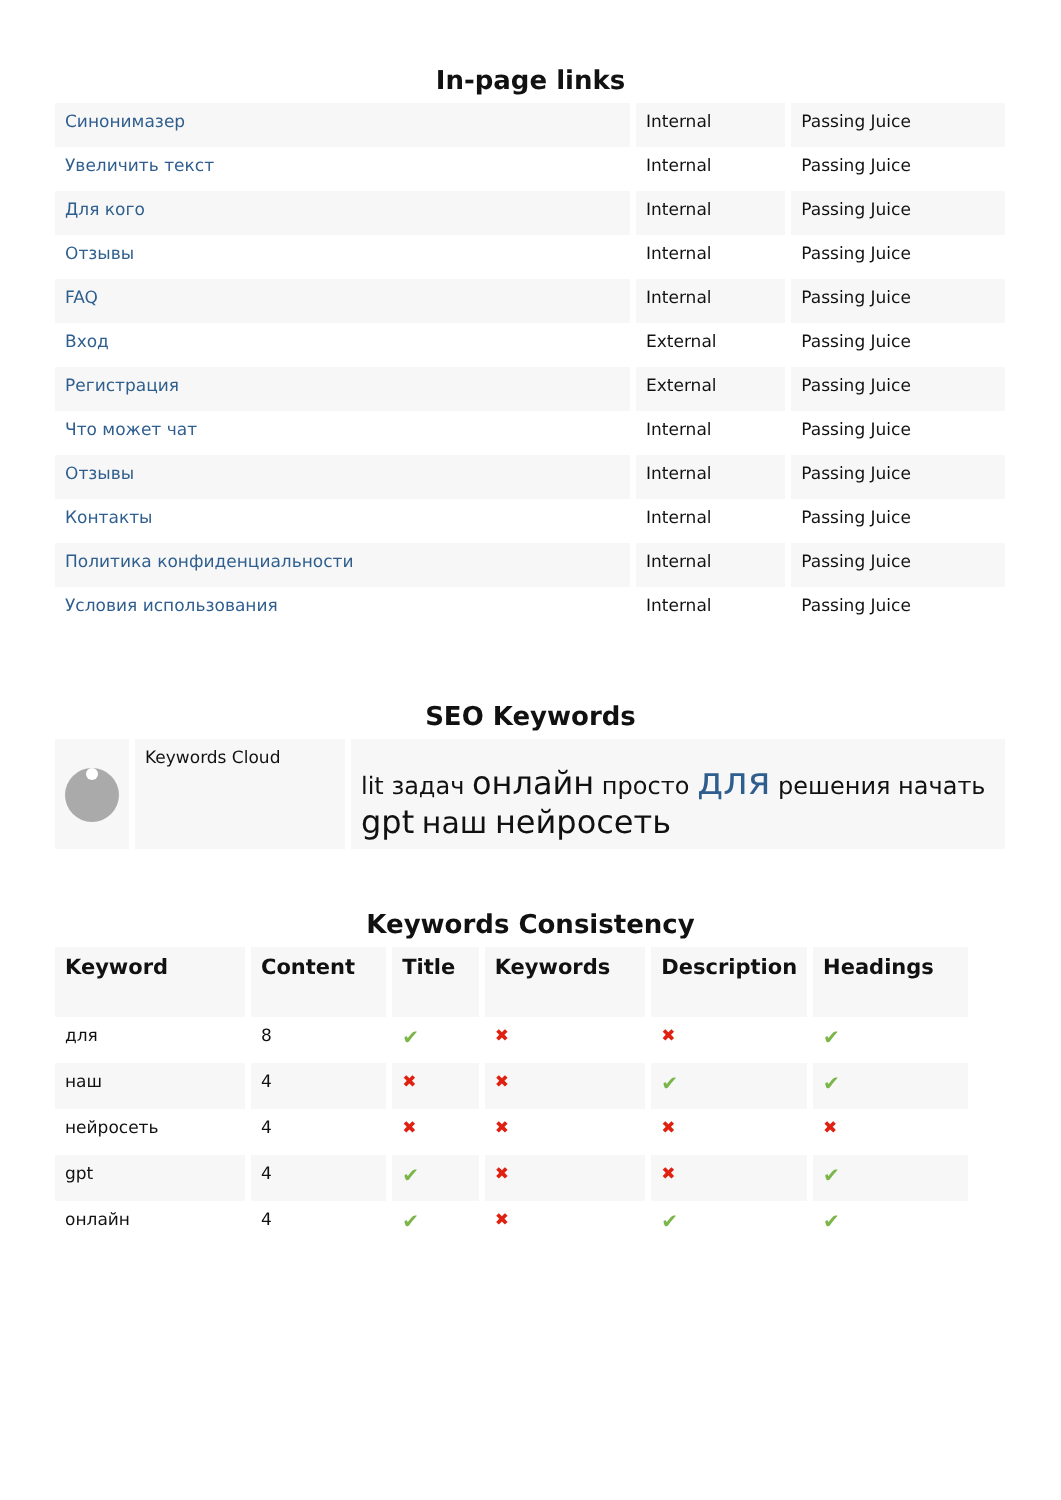In-page links
| Синонимазер | Internal | Passing Juice |
| Увеличить текст | Internal | Passing Juice |
| Для кого | Internal | Passing Juice |
| Отзывы | Internal | Passing Juice |
| FAQ | Internal | Passing Juice |
| Вход | External | Passing Juice |
| Регистрация | External | Passing Juice |
| Что может чат | Internal | Passing Juice |
| Отзывы | Internal | Passing Juice |
| Контакты | Internal | Passing Juice |
| Политика конфиденциальности | Internal | Passing Juice |
| Условия использования | Internal | Passing Juice |
SEO Keywords
| | Keywords Cloud | lit задач онлайн просто для решения начать gpt наш нейросеть |
Keywords Consistency
| Keyword | Content | Title | Keywords | Description | Headings |
| --- | --- | --- | --- | --- | --- |
| для | 8 | ✔ | ✖ | ✖ | ✔ |
| наш | 4 | ✖ | ✖ | ✔ | ✔ |
| нейросеть | 4 | ✖ | ✖ | ✖ | ✖ |
| gpt | 4 | ✔ | ✖ | ✖ | ✔ |
| онлайн | 4 | ✔ | ✖ | ✔ | ✔ |